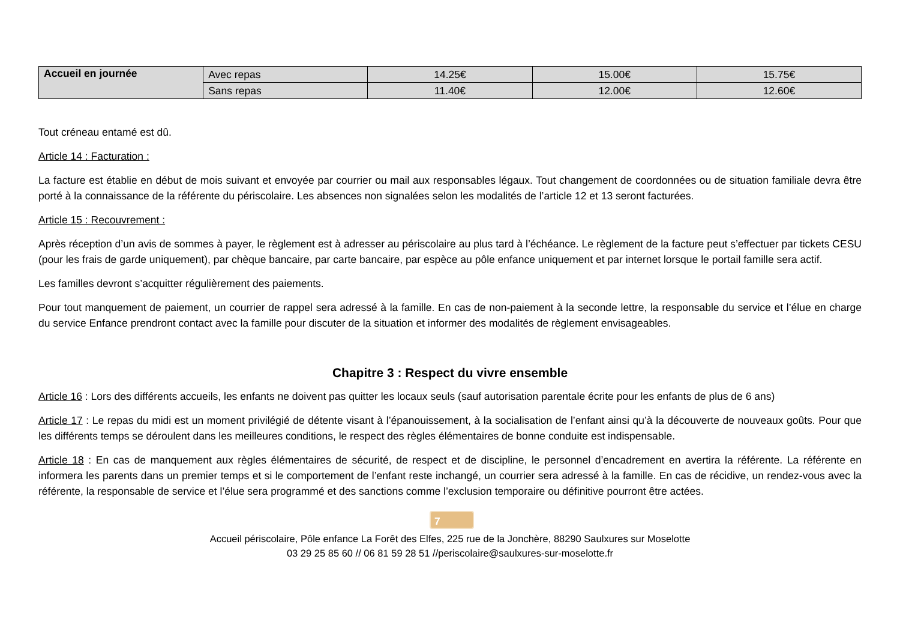| Accueil en journée | Avec repas | 14.25€ | 15.00€ | 15.75€ |
| | Sans repas | 11.40€ | 12.00€ | 12.60€ |
Tout créneau entamé est dû.
Article 14 : Facturation :
La facture est établie en début de mois suivant et envoyée par courrier ou mail aux responsables légaux. Tout changement de coordonnées ou de situation familiale devra être porté à la connaissance de la référente du périscolaire. Les absences non signalées selon les modalités de l’article 12 et 13 seront facturées.
Article 15 : Recouvrement :
Après réception d’un avis de sommes à payer, le règlement est à adresser au périscolaire au plus tard à l’échéance. Le règlement de la facture peut s’effectuer par tickets CESU (pour les frais de garde uniquement), par chèque bancaire, par carte bancaire, par espèce au pôle enfance uniquement et par internet lorsque le portail famille sera actif.
Les familles devront s’acquitter régulièrement des paiements.
Pour tout manquement de paiement, un courrier de rappel sera adressé à la famille. En cas de non-paiement à la seconde lettre, la responsable du service et l’élue en charge du service Enfance prendront contact avec la famille pour discuter de la situation et informer des modalités de règlement envisageables.
Chapitre 3 : Respect du vivre ensemble
Article 16 : Lors des différents accueils, les enfants ne doivent pas quitter les locaux seuls (sauf autorisation parentale écrite pour les enfants de plus de 6 ans)
Article 17 : Le repas du midi est un moment privilégié de détente visant à l’épanouissement, à la socialisation de l’enfant ainsi qu’à la découverte de nouveaux goûts. Pour que les différents temps se déroulent dans les meilleures conditions, le respect des règles élémentaires de bonne conduite est indispensable.
Article 18 : En cas de manquement aux règles élémentaires de sécurité, de respect et de discipline, le personnel d’encadrement en avertira la référente. La référente en informera les parents dans un premier temps et si le comportement de l’enfant reste inchangé, un courrier sera adressé à la famille. En cas de récidive, un rendez-vous avec la référente, la responsable de service et l’élue sera programmé et des sanctions comme l’exclusion temporaire ou définitive pourront être actées.
7
Accueil périscolaire, Pôle enfance La Forêt des Elfes, 225 rue de la Jonchère, 88290 Saulxures sur Moselotte
03 29 25 85 60 // 06 81 59 28 51 //periscolaire@saulxures-sur-moselotte.fr